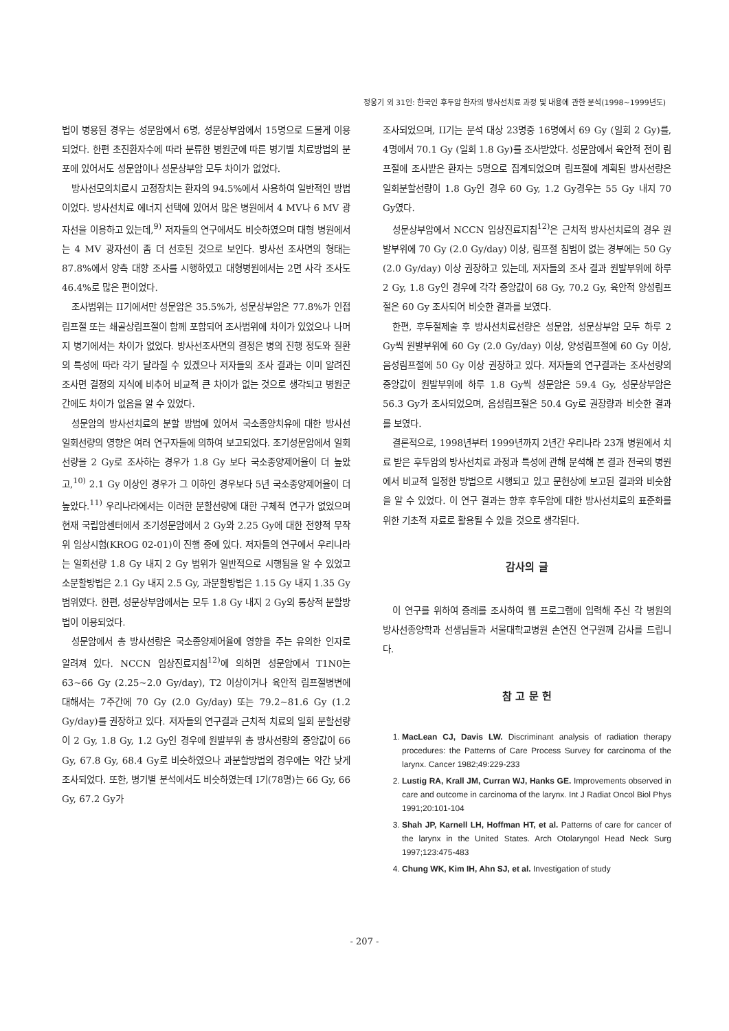정웅기 외 31인: 한국인 후두암 환자의 방사선치료 과정 및 내용에 관한 분석(1998~1999년도)
법이 병용된 경우는 성문암에서 6명, 성문상부암에서 15명으로 드물게 이용되었다. 한편 초진환자수에 따라 분류한 병원군에 따른 병기별 치료방법의 분포에 있어서도 성문암이나 성문상부암 모두 차이가 없었다.
방사선모의치료시 고정장치는 환자의 94.5%에서 사용하여 일반적인 방법이었다. 방사선치료 에너지 선택에 있어서 많은 병원에서 4 MV나 6 MV 광자선을 이용하고 있는데,<sup>9)</sup> 저자들의 연구에서도 비슷하였으며 대형 병원에서는 4 MV 광자선이 좀 더 선호된 것으로 보인다. 방사선 조사면의 형태는 87.8%에서 양측 대향 조사를 시행하였고 대형병원에서는 2면 사각 조사도 46.4%로 많은 편이었다.
조사범위는 II기에서만 성문암은 35.5%가, 성문상부암은 77.8%가 인접림프절 또는 쇄골상림프절이 함께 포함되어 조사범위에 차이가 있었으나 나머지 병기에서는 차이가 없었다. 방사선조사면의 결정은 병의 진행 정도와 질환의 특성에 따라 각기 달라질 수 있겠으나 저자들의 조사 결과는 이미 알려진 조사면 결정의 지식에 비추어 비교적 큰 차이가 없는 것으로 생각되고 병원군 간에도 차이가 없음을 알 수 있었다.
성문암의 방사선치료의 분할 방법에 있어서 국소종양치유에 대한 방사선 일회선량의 영향은 여러 연구자들에 의하여 보고되었다. 조기성문암에서 일회선량을 2 Gy로 조사하는 경우가 1.8 Gy 보다 국소종양제어율이 더 높았고,<sup>10)</sup> 2.1 Gy 이상인 경우가 그 이하인 경우보다 5년 국소종양제어율이 더 높았다.<sup>11)</sup> 우리나라에서는 이러한 분할선량에 대한 구체적 연구가 없었으며 현재 국립암센터에서 조기성문암에서 2 Gy와 2.25 Gy에 대한 전향적 무작위 임상시험(KROG 02-01)이 진행 중에 있다. 저자들의 연구에서 우리나라는 일회선량 1.8 Gy 내지 2 Gy 범위가 일반적으로 시행됨을 알 수 있었고 소분할방법은 2.1 Gy 내지 2.5 Gy, 과분할방법은 1.15 Gy 내지 1.35 Gy 범위였다. 한편, 성문상부암에서는 모두 1.8 Gy 내지 2 Gy의 통상적 분할방법이 이용되었다.
성문암에서 총 방사선량은 국소종양제어율에 영향을 주는 유의한 인자로 알려져 있다. NCCN 임상진료지침<sup>12)</sup>에 의하면 성문암에서 T1N0는 63~66 Gy (2.25~2.0 Gy/day), T2 이상이거나 육안적 림프절병변에 대해서는 7주간에 70 Gy (2.0 Gy/day) 또는 79.2~81.6 Gy (1.2 Gy/day)를 권장하고 있다. 저자들의 연구결과 근치적 치료의 일회 분할선량이 2 Gy, 1.8 Gy, 1.2 Gy인 경우에 원발부위 총 방사선량의 중앙값이 66 Gy, 67.8 Gy, 68.4 Gy로 비슷하였으나 과분할방법의 경우에는 약간 낮게 조사되었다. 또한, 병기별 분석에서도 비슷하였는데 I기(78명)는 66 Gy, 66 Gy, 67.2 Gy가
조사되었으며, II기는 분석 대상 23명중 16명에서 69 Gy (일회 2 Gy)를, 4명에서 70.1 Gy (일회 1.8 Gy)를 조사받았다. 성문암에서 육안적 전이 림프절에 조사받은 환자는 5명으로 집계되었으며 림프절에 계획된 방사선량은 일회분할선량이 1.8 Gy인 경우 60 Gy, 1.2 Gy경우는 55 Gy 내지 70 Gy였다.
성문상부암에서 NCCN 임상진료지침<sup>12)</sup>은 근치적 방사선치료의 경우 원발부위에 70 Gy (2.0 Gy/day) 이상, 림프절 침범이 없는 경부에는 50 Gy (2.0 Gy/day) 이상 권장하고 있는데, 저자들의 조사 결과 원발부위에 하루 2 Gy, 1.8 Gy인 경우에 각각 중앙값이 68 Gy, 70.2 Gy, 육안적 양성림프절은 60 Gy 조사되어 비슷한 결과를 보였다.
한편, 후두절제술 후 방사선치료선량은 성문암, 성문상부암 모두 하루 2 Gy씩 원발부위에 60 Gy (2.0 Gy/day) 이상, 양성림프절에 60 Gy 이상, 음성림프절에 50 Gy 이상 권장하고 있다. 저자들의 연구결과는 조사선량의 중앙값이 원발부위에 하루 1.8 Gy씩 성문암은 59.4 Gy, 성문상부암은 56.3 Gy가 조사되었으며, 음성림프절은 50.4 Gy로 권장량과 비슷한 결과를 보였다.
결론적으로, 1998년부터 1999년까지 2년간 우리나라 23개 병원에서 치료 받은 후두암의 방사선치료 과정과 특성에 관해 분석해 본 결과 전국의 병원에서 비교적 일정한 방법으로 시행되고 있고 문헌상에 보고된 결과와 비슷함을 알 수 있었다. 이 연구 결과는 향후 후두암에 대한 방사선치료의 표준화를 위한 기초적 자료로 활용될 수 있을 것으로 생각된다.
감사의 글
이 연구를 위하여 증례를 조사하여 웹 프로그램에 입력해 주신 각 병원의 방사선종양학과 선생님들과 서울대학교병원 손연진 연구원께 감사를 드립니다.
참 고 문 헌
1. MacLean CJ, Davis LW. Discriminant analysis of radiation therapy procedures: the Patterns of Care Process Survey for carcinoma of the larynx. Cancer 1982;49:229-233
2. Lustig RA, Krall JM, Curran WJ, Hanks GE. Improvements observed in care and outcome in carcinoma of the larynx. Int J Radiat Oncol Biol Phys 1991;20:101-104
3. Shah JP, Karnell LH, Hoffman HT, et al. Patterns of care for cancer of the larynx in the United States. Arch Otolaryngol Head Neck Surg 1997;123:475-483
4. Chung WK, Kim IH, Ahn SJ, et al. Investigation of study
- 207 -